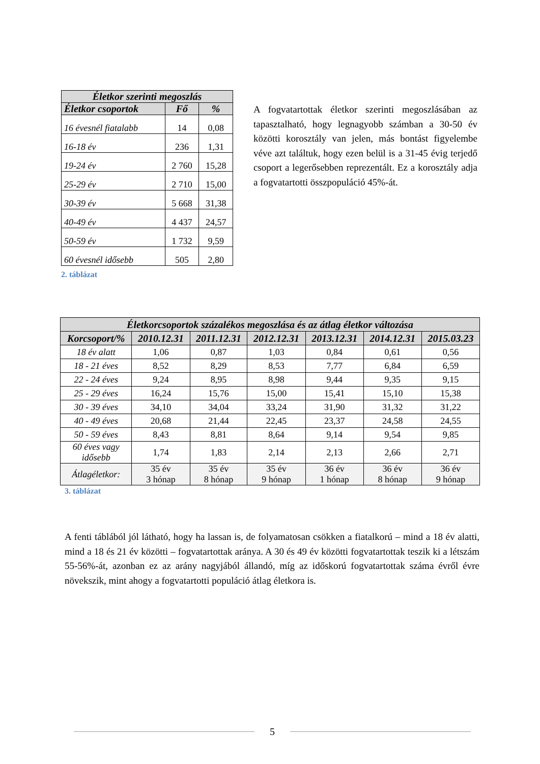| Életkor szerinti megoszlás | | |
| --- | --- | --- |
| Életkor csoportok | Fő | % |
| 16 évesnél fiatalabb | 14 | 0,08 |
| 16-18 év | 236 | 1,31 |
| 19-24 év | 2 760 | 15,28 |
| 25-29 év | 2 710 | 15,00 |
| 30-39 év | 5 668 | 31,38 |
| 40-49 év | 4 437 | 24,57 |
| 50-59 év | 1 732 | 9,59 |
| 60 évesnél idősebb | 505 | 2,80 |
2. táblázat
A fogvatartottak életkor szerinti megoszlásában az tapasztalható, hogy legnagyobb számban a 30-50 év közötti korosztály van jelen, más bontást figyelembe véve azt találtuk, hogy ezen belül is a 31-45 évig terjedő csoport a legerősebben reprezentált. Ez a korosztály adja a fogvatartotti összpopuláció 45%-át.
| Életkorcsoportok százalékos megoszlása és az átlag életkor változása | | | | | | |
| --- | --- | --- | --- | --- | --- | --- |
| Korcsoport/% | 2010.12.31 | 2011.12.31 | 2012.12.31 | 2013.12.31 | 2014.12.31 | 2015.03.23 |
| 18 év alatt | 1,06 | 0,87 | 1,03 | 0,84 | 0,61 | 0,56 |
| 18 - 21 éves | 8,52 | 8,29 | 8,53 | 7,77 | 6,84 | 6,59 |
| 22 - 24 éves | 9,24 | 8,95 | 8,98 | 9,44 | 9,35 | 9,15 |
| 25 - 29 éves | 16,24 | 15,76 | 15,00 | 15,41 | 15,10 | 15,38 |
| 30 - 39 éves | 34,10 | 34,04 | 33,24 | 31,90 | 31,32 | 31,22 |
| 40 - 49 éves | 20,68 | 21,44 | 22,45 | 23,37 | 24,58 | 24,55 |
| 50 - 59 éves | 8,43 | 8,81 | 8,64 | 9,14 | 9,54 | 9,85 |
| 60 éves vagy idősebb | 1,74 | 1,83 | 2,14 | 2,13 | 2,66 | 2,71 |
| Átlagéletkor: | 35 év 3 hónap | 35 év 8 hónap | 35 év 9 hónap | 36 év 1 hónap | 36 év 8 hónap | 36 év 9 hónap |
3. táblázat
A fenti táblából jól látható, hogy ha lassan is, de folyamatosan csökken a fiatalkorú – mind a 18 év alatti, mind a 18 és 21 év közötti – fogvatartottak aránya. A 30 és 49 év közötti fogvatartottak teszik ki a létszám 55-56%-át, azonban ez az arány nagyjából állandó, míg az időskorú fogvatartottak száma évről évre növekszik, mint ahogy a fogvatartotti populáció átlag életkora is.
5